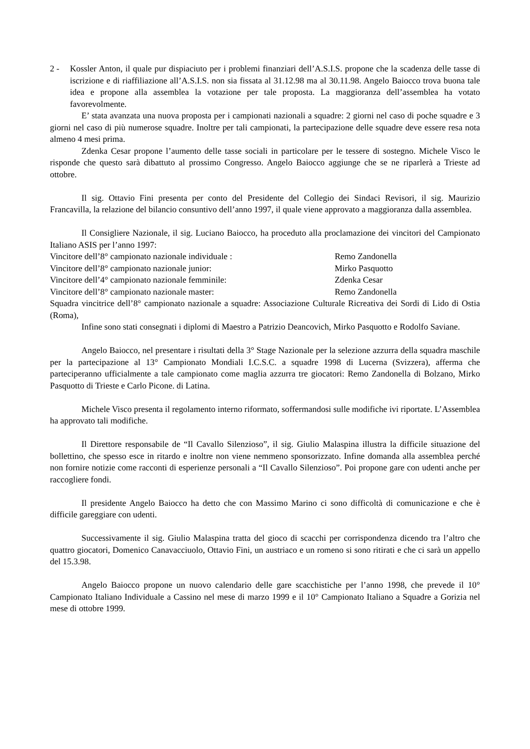2 - Kossler Anton, il quale pur dispiaciuto per i problemi finanziari dell’A.S.I.S. propone che la scadenza delle tasse di iscrizione e di riaffiliazione all’A.S.I.S. non sia fissata al 31.12.98 ma al 30.11.98. Angelo Baiocco trova buona tale idea e propone alla assemblea la votazione per tale proposta. La maggioranza dell’assemblea ha votato favorevolmente.
E’ stata avanzata una nuova proposta per i campionati nazionali a squadre: 2 giorni nel caso di poche squadre e 3 giorni nel caso di più numerose squadre. Inoltre per tali campionati, la partecipazione delle squadre deve essere resa nota almeno 4 mesi prima.
Zdenka Cesar propone l’aumento delle tasse sociali in particolare per le tessere di sostegno. Michele Visco le risponde che questo sarà dibattuto al prossimo Congresso. Angelo Baiocco aggiunge che se ne riparlerà a Trieste ad ottobre.
Il sig. Ottavio Fini presenta per conto del Presidente del Collegio dei Sindaci Revisori, il sig. Maurizio Francavilla, la relazione del bilancio consuntivo dell’anno 1997, il quale viene approvato a maggioranza dalla assemblea.
Il Consigliere Nazionale, il sig. Luciano Baiocco, ha proceduto alla proclamazione dei vincitori del Campionato Italiano ASIS per l’anno 1997:
Vincitore dell’8° campionato nazionale individuale : Remo Zandonella
Vincitore dell’8° campionato nazionale junior: Mirko Pasquotto
Vincitore dell’4° campionato nazionale femminile: Zdenka Cesar
Vincitore dell’8° campionato nazionale master: Remo Zandonella
Squadra vincitrice dell’8° campionato nazionale a squadre: Associazione Culturale Ricreativa dei Sordi di Lido di Ostia (Roma),
Infine sono stati consegnati i diplomi di Maestro a Patrizio Deancovich, Mirko Pasquotto e Rodolfo Saviane.
Angelo Baiocco, nel presentare i risultati della 3° Stage Nazionale per la selezione azzurra della squadra maschile per la partecipazione al 13° Campionato Mondiali I.C.S.C. a squadre 1998 di Lucerna (Svizzera), afferma che parteciperanno ufficialmente a tale campionato come maglia azzurra tre giocatori: Remo Zandonella di Bolzano, Mirko Pasquotto di Trieste e Carlo Picone. di Latina.
Michele Visco presenta il regolamento interno riformato, soffermandosi sulle modifiche ivi riportate. L’Assemblea ha approvato tali modifiche.
Il Direttore responsabile de “Il Cavallo Silenzioso”, il sig. Giulio Malaspina illustra la difficile situazione del bollettino, che spesso esce in ritardo e inoltre non viene nemmeno sponsorizzato. Infine domanda alla assemblea perché non fornire notizie come racconti di esperienze personali a “Il Cavallo Silenzioso”. Poi propone gare con udenti anche per raccogliere fondi.
Il presidente Angelo Baiocco ha detto che con Massimo Marino ci sono difficoltà di comunicazione e che è difficile gareggiare con udenti.
Successivamente il sig. Giulio Malaspina tratta del gioco di scacchi per corrispondenza dicendo tra l’altro che quattro giocatori, Domenico Canavacciuolo, Ottavio Fini, un austriaco e un romeno si sono ritirati e che ci sarà un appello del 15.3.98.
Angelo Baiocco propone un nuovo calendario delle gare scacchistiche per l’anno 1998, che prevede il 10° Campionato Italiano Individuale a Cassino nel mese di marzo 1999 e il 10° Campionato Italiano a Squadre a Gorizia nel mese di ottobre 1999.